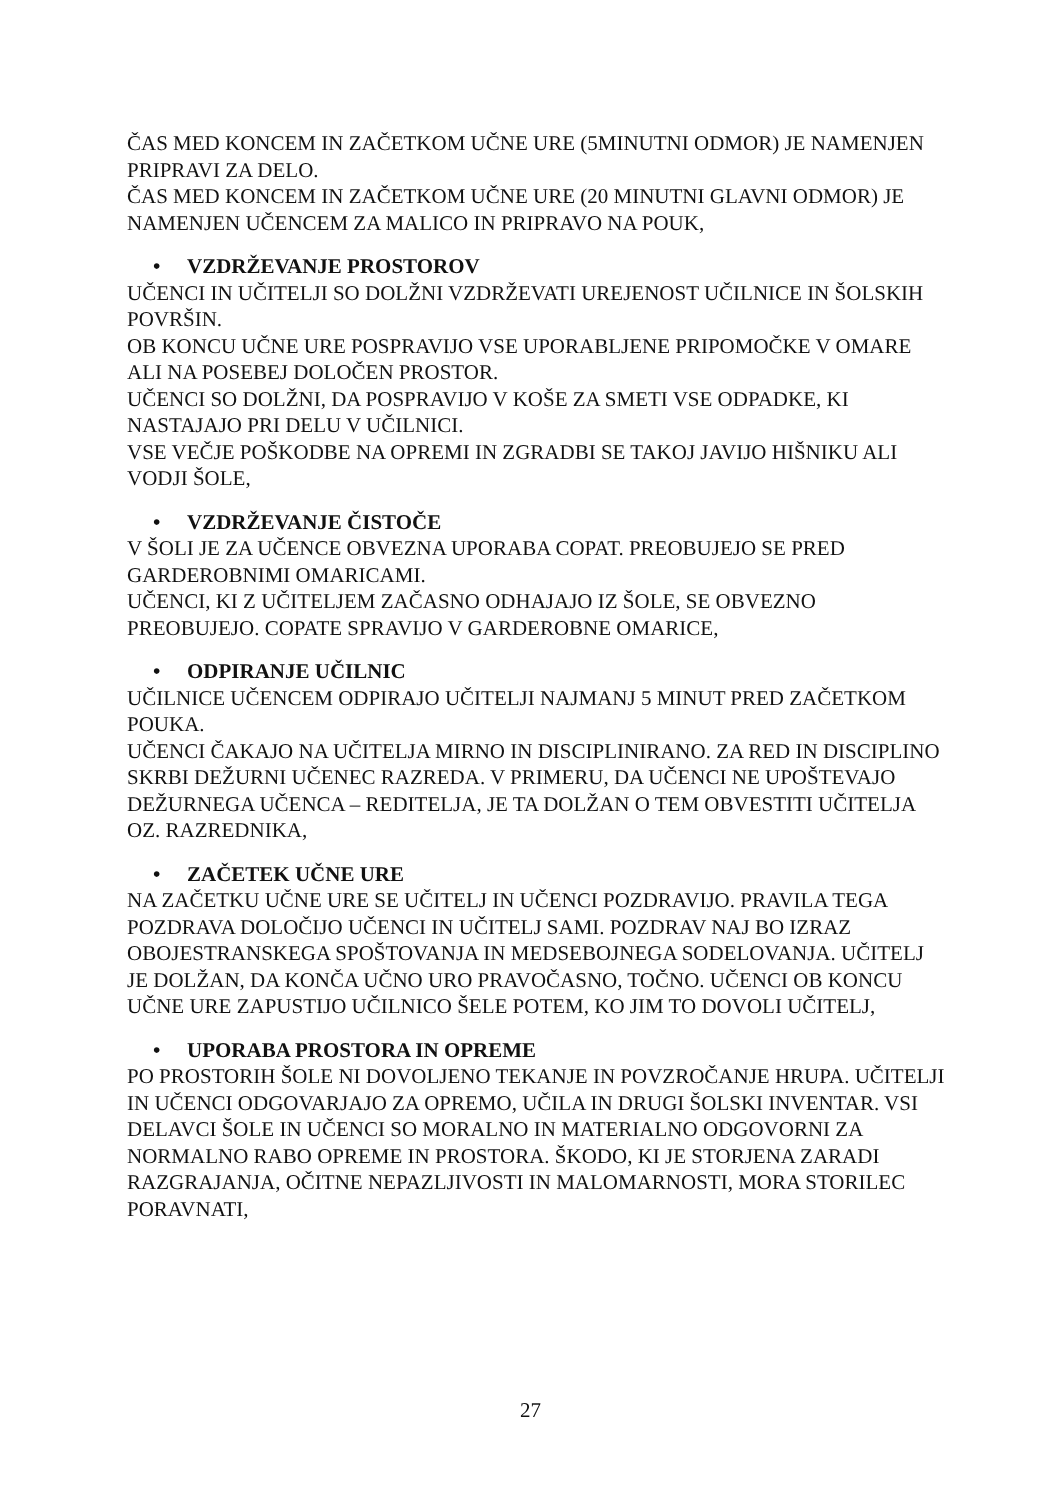ČAS MED KONCEM IN ZAČETKOM UČNE URE (5MINUTNI ODMOR) JE NAMENJEN PRIPRAVI ZA DELO.
ČAS MED KONCEM IN ZAČETKOM UČNE URE (20 MINUTNI GLAVNI ODMOR) JE NAMENJEN UČENCEM ZA MALICO IN PRIPRAVO NA POUK,
• VZDRŽEVANJE PROSTOROV
UČENCI IN UČITELJI SO DOLŽNI VZDRŽEVATI UREJENOST UČILNICE IN ŠOLSKIH POVRŠIN.
OB KONCU UČNE URE POSPRAVIJO VSE UPORABLJENE PRIPOMOČKE V OMARE ALI NA POSEBEJ DOLOČEN PROSTOR.
UČENCI SO DOLŽNI, DA POSPRAVIJO V KOŠE ZA SMETI VSE ODPADKE, KI NASTAJAJO PRI DELU V UČILNICI.
VSE VEČJE POŠKODBE NA OPREMI IN ZGRADBI SE TAKOJ JAVIJO HIŠNIKU ALI VODJI ŠOLE,
• VZDRŽEVANJE ČISTOČE
V ŠOLI JE ZA UČENCE OBVEZNA UPORABA COPAT. PREOBUJEJO SE PRED GARDEROBNIMI OMARICAMI.
UČENCI, KI Z UČITELJEM ZAČASNO ODHAJAJO IZ ŠOLE, SE OBVEZNO PREOBUJEJO. COPATE SPRAVIJO V GARDEROBNE OMARICE,
• ODPIRANJE UČILNIC
UČILNICE UČENCEM ODPIRAJO UČITELJI NAJMANJ 5 MINUT PRED ZAČETKOM POUKA.
UČENCI ČAKAJO NA UČITELJA MIRNO IN DISCIPLINIRANO. ZA RED IN DISCIPLINO SKRBI DEŽURNI UČENEC RAZREDA. V PRIMERU, DA UČENCI NE UPOŠTEVAJO DEŽURNEGA UČENCA – REDITELJA, JE TA DOLŽAN O TEM OBVESTITI UČITELJA OZ. RAZREDNIKA,
• ZAČETEK UČNE URE
NA ZAČETKU UČNE URE SE UČITELJ IN UČENCI POZDRAVIJO. PRAVILA TEGA POZDRAVA DOLOČIJO UČENCI IN UČITELJ SAMI. POZDRAV NAJ BO IZRAZ OBOJESTRANSKEGA SPOŠTOVANJA IN MEDSEBOJNEGA SODELOVANJA. UČITELJ JE DOLŽAN, DA KONČA UČNO URO PRAVOČASNO, TOČNO. UČENCI OB KONCU UČNE URE ZAPUSTIJO UČILNICO ŠELE POTEM, KO JIM TO DOVOLI UČITELJ,
• UPORABA PROSTORA IN OPREME
PO PROSTORIH ŠOLE NI DOVOLJENO TEKANJE IN POVZROČANJE HRUPA. UČITELJI IN UČENCI ODGOVARJAJO ZA OPREMO, UČILA IN DRUGI ŠOLSKI INVENTAR. VSI DELAVCI ŠOLE IN UČENCI SO MORALNO IN MATERIALNO ODGOVORNI ZA NORMALNO RABO OPREME IN PROSTORA. ŠKODO, KI JE STORJENA ZARADI RAZGRAJANJA, OČITNE NEPAZLJIVOSTI IN MALOMARNOSTI, MORA STORILEC PORAVNATI,
27